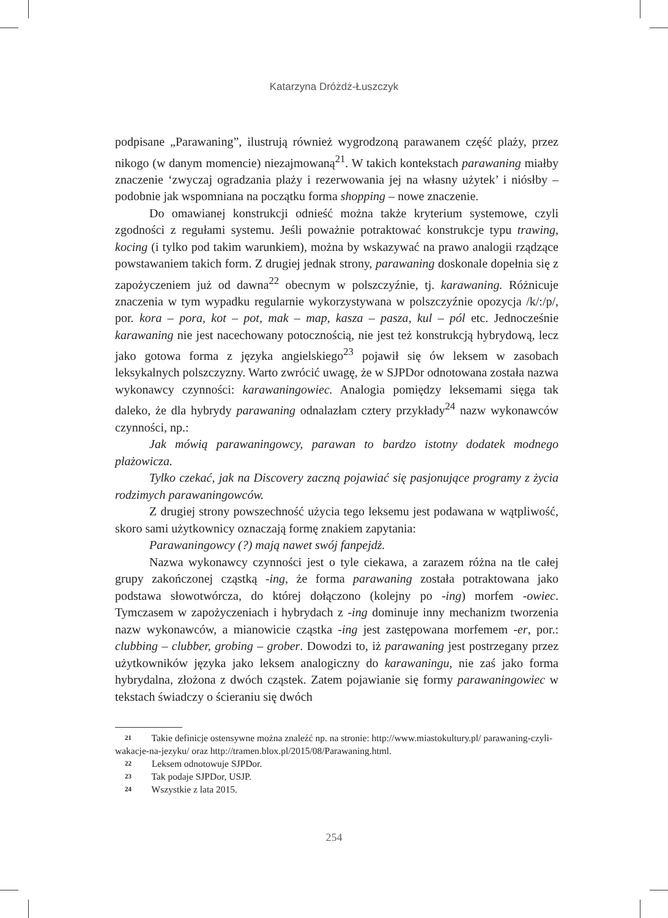Katarzyna Dróżdż-Łuszczyk
podpisane „Parawaning”, ilustrują również wygrodzoną parawanem część plaży, przez nikogo (w danym momencie) niezajmowaną<sup>21</sup>. W takich kontekstach parawaning miałby znaczenie ‘zwyczaj ogradzania plaży i rezerwowania jej na własny użytek’ i niósłby – podobnie jak wspomniana na początku forma shopping – nowe znaczenie.
Do omawianej konstrukcji odnieść można także kryterium systemowe, czyli zgodności z regułami systemu. Jeśli poważnie potraktować konstrukcje typu trawing, kocing (i tylko pod takim warunkiem), można by wskazywać na prawo analogii rządzące powstawaniem takich form. Z drugiej jednak strony, parawaning doskonale dopełnia się z zapożyczeniem już od dawna<sup>22</sup> obecnym w polszczyźnie, tj. karawaning. Różnicuje znaczenia w tym wypadku regularnie wykorzystywana w polszczyźnie opozycja /k/:/p/, por. kora – pora, kot – pot, mak – map, kasza – pasza, kul – pól etc. Jednocześnie karawaning nie jest nacechowany potocznością, nie jest też konstrukcją hybrydową, lecz jako gotowa forma z języka angielskiego<sup>23</sup> pojawił się ów leksem w zasobach leksykalnych polszczyzny. Warto zwrócić uwagę, że w SJPDor odnotowana została nazwa wykonawcy czynności: karawaningowiec. Analogia pomiędzy leksemami sięga tak daleko, że dla hybrydy parawaning odnalazłam cztery przykłady<sup>24</sup> nazw wykonawców czynności, np.:
Jak mówią parawaningowcy, parawan to bardzo istotny dodatek modnego plażowicza.
Tylko czekać, jak na Discovery zaczną pojawiać się pasjonujące programy z życia rodzimych parawaningowców.
Z drugiej strony powszechność użycia tego leksemu jest podawana w wątpliwość, skoro sami użytkownicy oznaczają formę znakiem zapytania:
Parawaningowcy (?) mają nawet swój fanpejdż.
Nazwa wykonawcy czynności jest o tyle ciekawa, a zarazem różna na tle całej grupy zakończonej cząstką -ing, że forma parawaning została potraktowana jako podstawa słowotwórcza, do której dołączono (kolejny po -ing) morfem -owiec. Tymczasem w zapożyczeniach i hybrydach z -ing dominuje inny mechanizm tworzenia nazw wykonawców, a mianowicie cząstka -ing jest zastępowana morfemem -er, por.: clubbing – clubber, grobing – grober. Dowodzi to, iż parawaning jest postrzegany przez użytkowników języka jako leksem analogiczny do karawaningu, nie zaś jako forma hybrydalna, złożona z dwóch cząstek. Zatem pojawianie się formy parawaningowiec w tekstach świadczy o ścieraniu się dwóch
21 Takie definicje ostensywne można znaleźć np. na stronie: http://www.miastokultury.pl/ parawaning-czyli-wakacje-na-jezyku/ oraz http://tramen.blox.pl/2015/08/Parawaning.html.
22 Leksem odnotowuje SJPDor.
23 Tak podaje SJPDor, USJP.
24 Wszystkie z lata 2015.
254